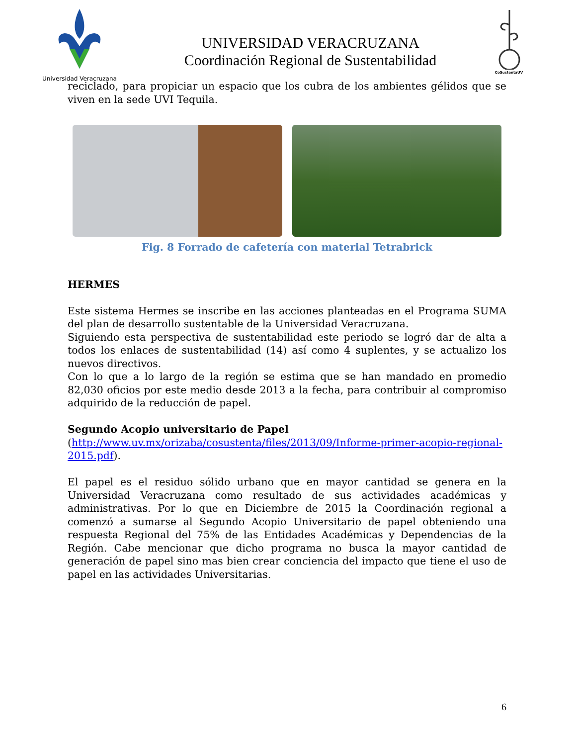Universidad Veracruzana
UNIVERSIDAD VERACRUZANA
Coordinación Regional de Sustentabilidad
CoSustentaUV
reciclado, para propiciar un espacio que los cubra de los ambientes gélidos que se viven en la sede UVI Tequila.
Fig. 8 Forrado de cafetería con material Tetrabrick
HERMES
Este sistema Hermes se inscribe en las acciones planteadas en el Programa SUMA del plan de desarrollo sustentable de la Universidad Veracruzana.
Siguiendo esta perspectiva de sustentabilidad este periodo se logró dar de alta a todos los enlaces de sustentabilidad (14) así como 4 suplentes, y se actualizo los nuevos directivos.
Con lo que a lo largo de la región se estima que se han mandado en promedio 82,030 oficios por este medio desde 2013 a la fecha, para contribuir al compromiso adquirido de la reducción de papel.
Segundo Acopio universitario de Papel
(http://www.uv.mx/orizaba/cosustenta/files/2013/09/Informe-primer-acopio-regional-2015.pdf).
El papel es el residuo sólido urbano que en mayor cantidad se genera en la Universidad Veracruzana como resultado de sus actividades académicas y administrativas. Por lo que en Diciembre de 2015 la Coordinación regional a comenzó a sumarse al Segundo Acopio Universitario de papel obteniendo una respuesta Regional del 75% de las Entidades Académicas y Dependencias de la Región. Cabe mencionar que dicho programa no busca la mayor cantidad de generación de papel sino mas bien crear conciencia del impacto que tiene el uso de papel en las actividades Universitarias.
6